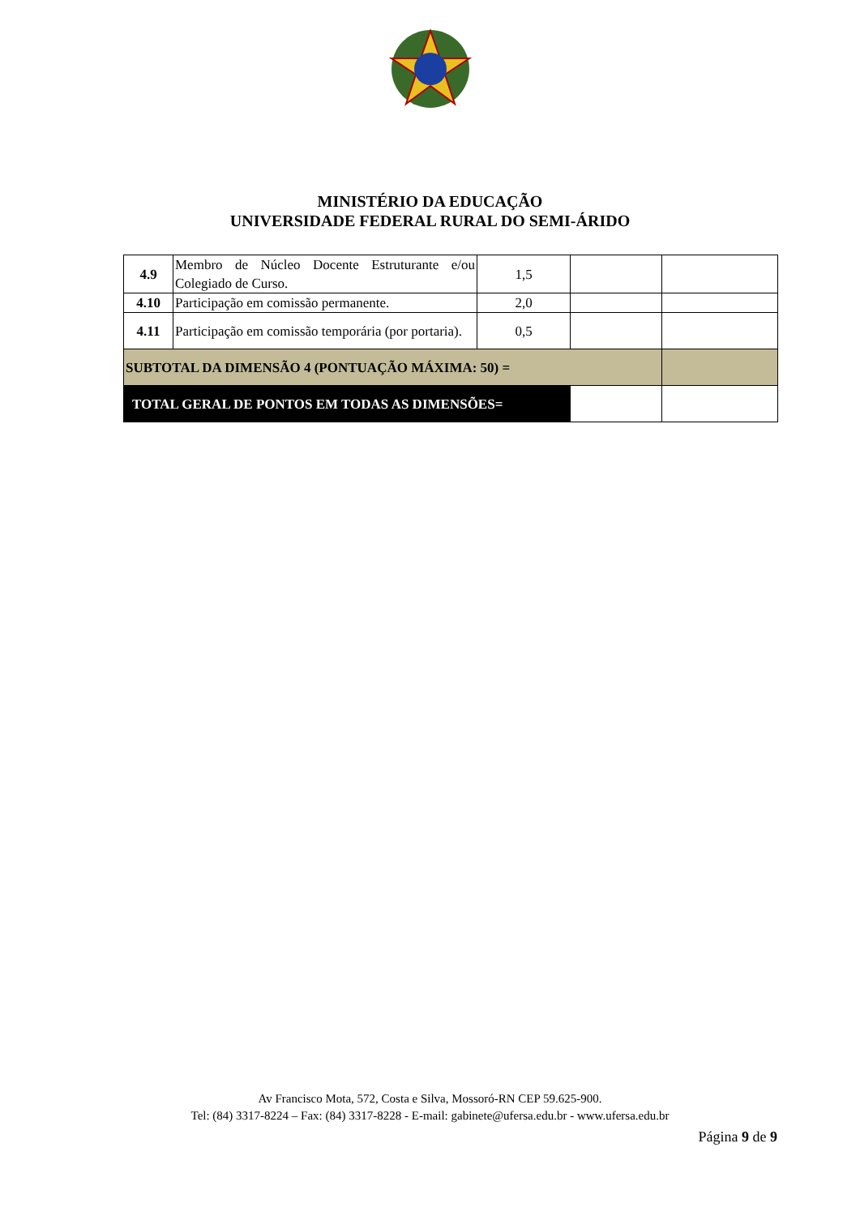MINISTÉRIO DA EDUCAÇÃO
UNIVERSIDADE FEDERAL RURAL DO SEMI-ÁRIDO
| 4.9 | Membro de Núcleo Docente Estruturante e/ou Colegiado de Curso. | 1,5 | | |
| 4.10 | Participação em comissão permanente. | 2,0 | | |
| 4.11 | Participação em comissão temporária (por portaria). | 0,5 | | |
| SUBTOTAL DA DIMENSÃO 4 (PONTUAÇÃO MÁXIMA: 50) = | | | | |
| TOTAL GERAL DE PONTOS EM TODAS AS DIMENSÕES= | | | | |
Av Francisco Mota, 572, Costa e Silva, Mossoró-RN CEP 59.625-900.
Tel: (84) 3317-8224 – Fax: (84) 3317-8228 - E-mail: gabinete@ufersa.edu.br - www.ufersa.edu.br
Página 9 de 9